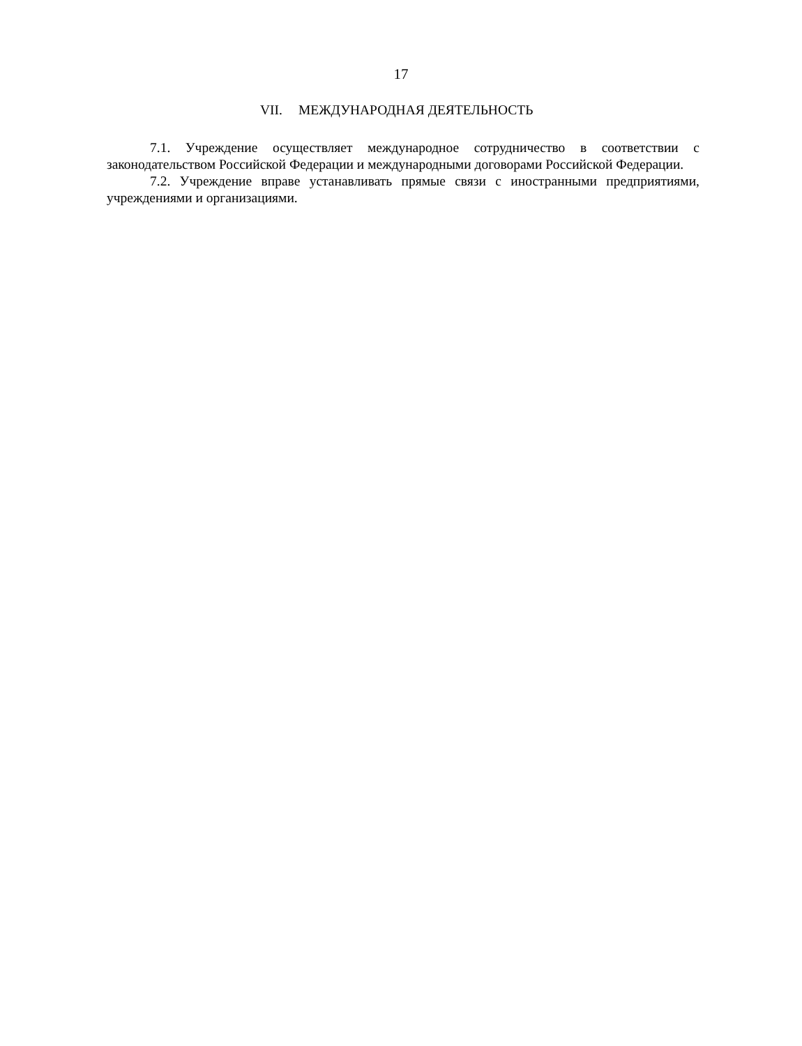17
VII. МЕЖДУНАРОДНАЯ ДЕЯТЕЛЬНОСТЬ
7.1. Учреждение осуществляет международное сотрудничество в соответствии с законодательством Российской Федерации и международными договорами Российской Федерации.
7.2. Учреждение вправе устанавливать прямые связи с иностранными предприятиями, учреждениями и организациями.